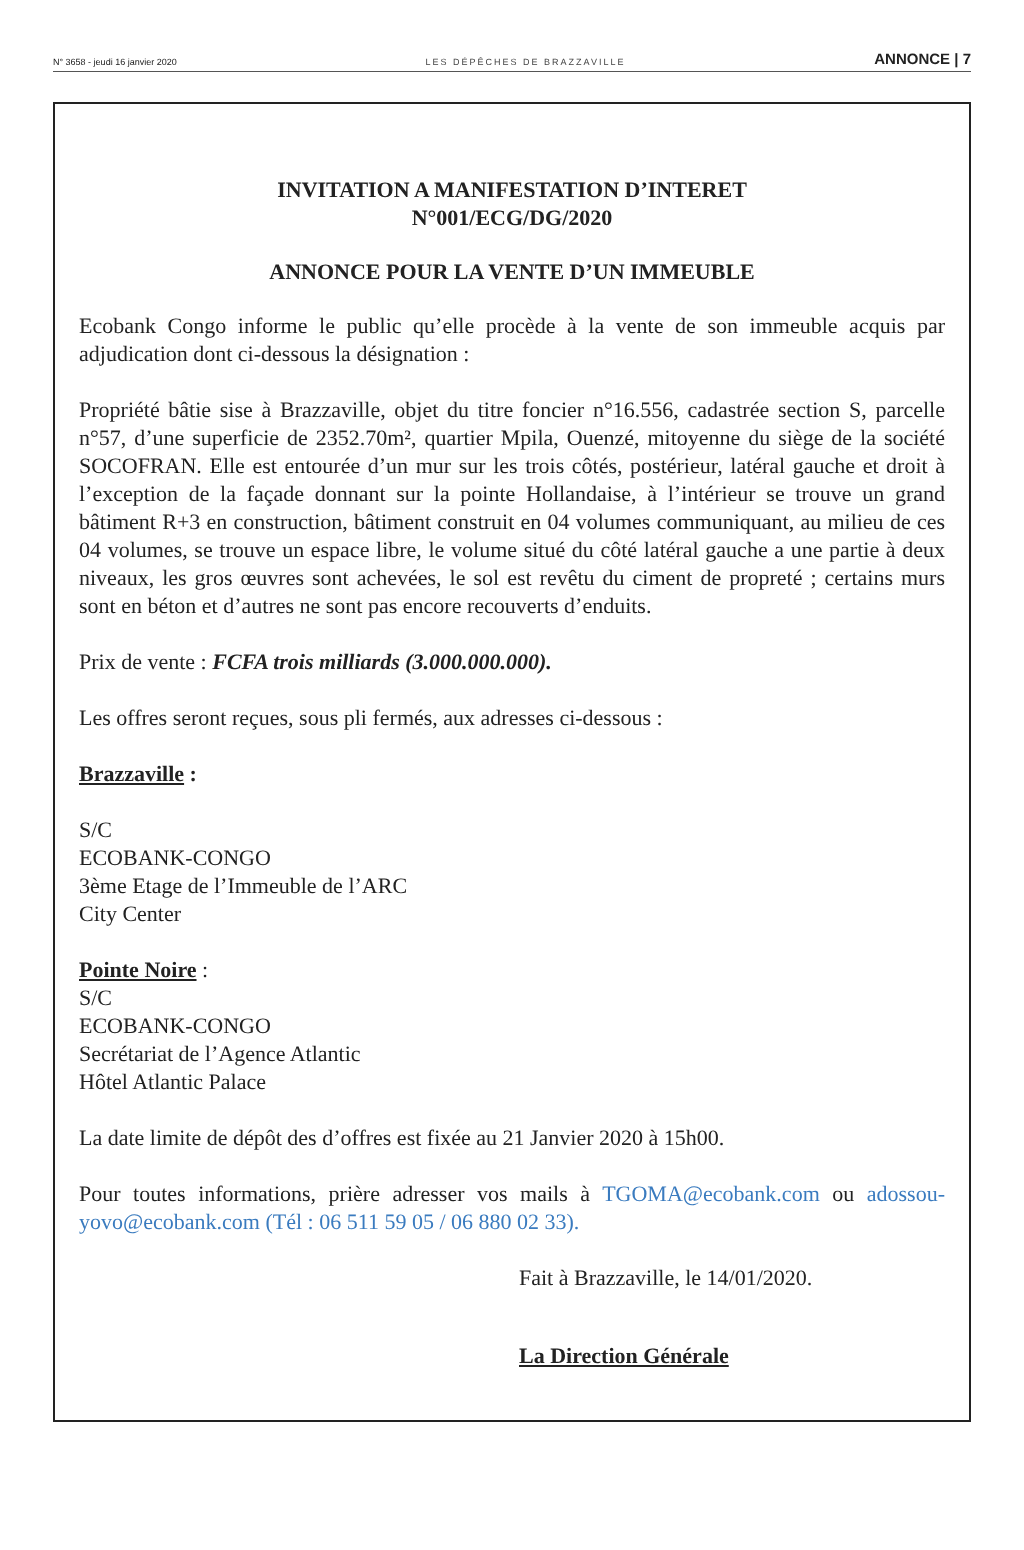N° 3658 - jeudi 16 janvier 2020 LES DÉPÊCHES DE BRAZZAVILLE ANNONCE | 7
INVITATION A MANIFESTATION D’INTERET
N°001/ECG/DG/2020
ANNONCE POUR LA VENTE D’UN IMMEUBLE
Ecobank Congo informe le public qu’elle procède à la vente de son immeuble acquis par adjudication dont ci-dessous la désignation :
Propriété bâtie sise à Brazzaville, objet du titre foncier n°16.556, cadastrée section S, parcelle n°57, d’une superficie de 2352.70m², quartier Mpila, Ouenzé, mitoyenne du siège de la société SOCOFRAN. Elle est entourée d’un mur sur les trois côtés, postérieur, latéral gauche et droit à l’exception de la façade donnant sur la pointe Hollandaise, à l’intérieur se trouve un grand bâtiment R+3 en construction, bâtiment construit en 04 volumes communiquant, au milieu de ces 04 volumes, se trouve un espace libre, le volume situé du côté latéral gauche a une partie à deux niveaux, les gros œuvres sont achevées, le sol est revêtu du ciment de propreté ; certains murs sont en béton et d’autres ne sont pas encore recouverts d’enduits.
Prix de vente : FCFA trois milliards (3.000.000.000).
Les offres seront reçues, sous pli fermés, aux adresses ci-dessous :
Brazzaville :
S/C
ECOBANK-CONGO
3ème Etage de l’Immeuble de l’ARC
City Center
Pointe Noire :
S/C
ECOBANK-CONGO
Secrétariat de l’Agence Atlantic
Hôtel Atlantic Palace
La date limite de dépôt des d’offres est fixée au 21 Janvier 2020 à 15h00.
Pour toutes informations, prière adresser vos mails à TGOMA@ecobank.com ou adossou-yovo@ecobank.com (Tél : 06 511 59 05 / 06 880 02 33).
Fait à Brazzaville, le 14/01/2020.
La Direction Générale